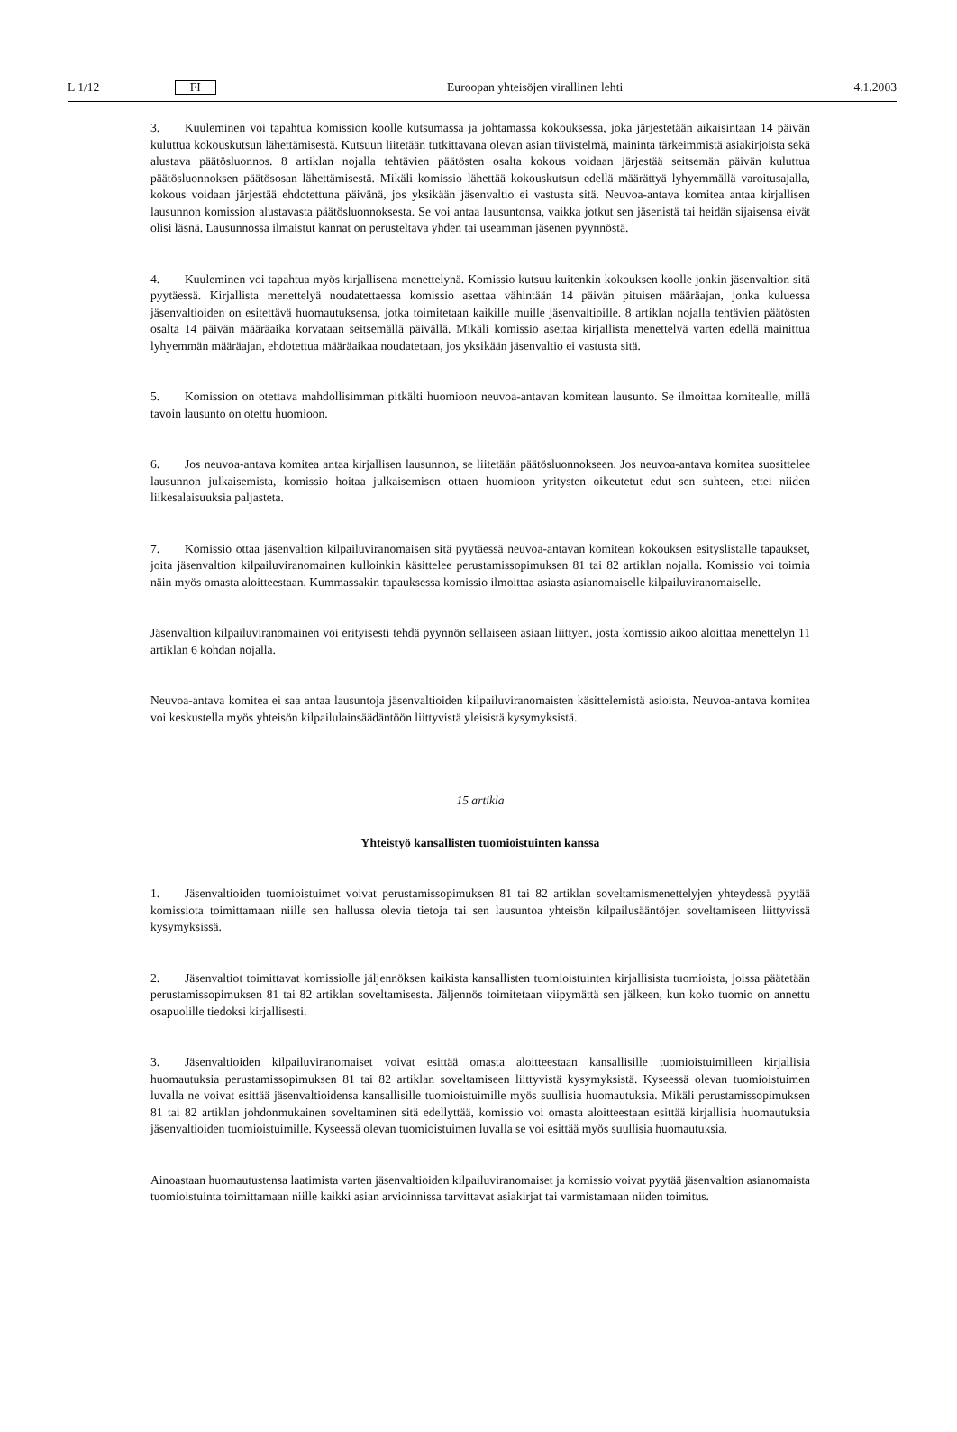L 1/12 FI Euroopan yhteisöjen virallinen lehti 4.1.2003
3. Kuuleminen voi tapahtua komission koolle kutsumassa ja johtamassa kokouksessa, joka järjestetään aikaisintaan 14 päivän kuluttua kokouskutsun lähettämisestä. Kutsuun liitetään tutkittavana olevan asian tiivistelmä, maininta tärkeimmistä asiakirjoista sekä alustava päätösluonnos. 8 artiklan nojalla tehtävien päätösten osalta kokous voidaan järjestää seitsemän päivän kuluttua päätösluonnoksen päätösosan lähettämisestä. Mikäli komissio lähettää kokouskutsun edellä määrättyä lyhyemmällä varoitusajalla, kokous voidaan järjestää ehdotettuna päivänä, jos yksikään jäsenvaltio ei vastusta sitä. Neuvoa-antava komitea antaa kirjallisen lausunnon komission alustavasta päätösluonnoksesta. Se voi antaa lausuntonsa, vaikka jotkut sen jäsenistä tai heidän sijaisensa eivät olisi läsnä. Lausunnossa ilmaistut kannat on perusteltava yhden tai useamman jäsenen pyynnöstä.
4. Kuuleminen voi tapahtua myös kirjallisena menettelynä. Komissio kutsuu kuitenkin kokouksen koolle jonkin jäsenvaltion sitä pyytäessä. Kirjallista menettelyä noudatettaessa komissio asettaa vähintään 14 päivän pituisen määräajan, jonka kuluessa jäsenvaltioiden on esitettävä huomautuksensa, jotka toimitetaan kaikille muille jäsenvaltioille. 8 artiklan nojalla tehtävien päätösten osalta 14 päivän määräaika korvataan seitsemällä päivällä. Mikäli komissio asettaa kirjallista menettelyä varten edellä mainittua lyhyemmän määräajan, ehdotettua määräaikaa noudatetaan, jos yksikään jäsenvaltio ei vastusta sitä.
5. Komission on otettava mahdollisimman pitkälti huomioon neuvoa-antavan komitean lausunto. Se ilmoittaa komitealle, millä tavoin lausunto on otettu huomioon.
6. Jos neuvoa-antava komitea antaa kirjallisen lausunnon, se liitetään päätösluonnokseen. Jos neuvoa-antava komitea suosittelee lausunnon julkaisemista, komissio hoitaa julkaisemisen ottaen huomioon yritysten oikeutetut edut sen suhteen, ettei niiden liikesalaisuuksia paljasteta.
7. Komissio ottaa jäsenvaltion kilpailuviranomaisen sitä pyytäessä neuvoa-antavan komitean kokouksen esityslistalle tapaukset, joita jäsenvaltion kilpailuviranomainen kulloinkin käsittelee perustamissopimuksen 81 tai 82 artiklan nojalla. Komissio voi toimia näin myös omasta aloitteestaan. Kummassakin tapauksessa komissio ilmoittaa asiasta asianomaiselle kilpailuviranomaiselle.
Jäsenvaltion kilpailuviranomainen voi erityisesti tehdä pyynnön sellaiseen asiaan liittyen, josta komissio aikoo aloittaa menettelyn 11 artiklan 6 kohdan nojalla.
Neuvoa-antava komitea ei saa antaa lausuntoja jäsenvaltioiden kilpailuviranomaisten käsittelemistä asioista. Neuvoa-antava komitea voi keskustella myös yhteisön kilpailulainsäädäntöön liittyvistä yleisistä kysymyksistä.
15 artikla
Yhteistyö kansallisten tuomioistuinten kanssa
1. Jäsenvaltioiden tuomioistuimet voivat perustamissopimuksen 81 tai 82 artiklan soveltamismenettelyjen yhteydessä pyytää komissiota toimittamaan niille sen hallussa olevia tietoja tai sen lausuntoa yhteisön kilpailusääntöjen soveltamiseen liittyvissä kysymyksissä.
2. Jäsenvaltiot toimittavat komissiolle jäljennöksen kaikista kansallisten tuomioistuinten kirjallisista tuomioista, joissa päätetään perustamissopimuksen 81 tai 82 artiklan soveltamisesta. Jäljennös toimitetaan viipymättä sen jälkeen, kun koko tuomio on annettu osapuolille tiedoksi kirjallisesti.
3. Jäsenvaltioiden kilpailuviranomaiset voivat esittää omasta aloitteestaan kansallisille tuomioistuimilleen kirjallisia huomautuksia perustamissopimuksen 81 tai 82 artiklan soveltamiseen liittyvistä kysymyksistä. Kyseessä olevan tuomioistuimen luvalla ne voivat esittää jäsenvaltioidensa kansallisille tuomioistuimille myös suullisia huomautuksia. Mikäli perustamissopimuksen 81 tai 82 artiklan johdonmukainen soveltaminen sitä edellyttää, komissio voi omasta aloitteestaan esittää kirjallisia huomautuksia jäsenvaltioiden tuomioistuimille. Kyseessä olevan tuomioistuimen luvalla se voi esittää myös suullisia huomautuksia.
Ainoastaan huomautustensa laatimista varten jäsenvaltioiden kilpailuviranomaiset ja komissio voivat pyytää jäsenvaltion asianomaista tuomioistuinta toimittamaan niille kaikki asian arvioinnissa tarvittavat asiakirjat tai varmistamaan niiden toimitus.